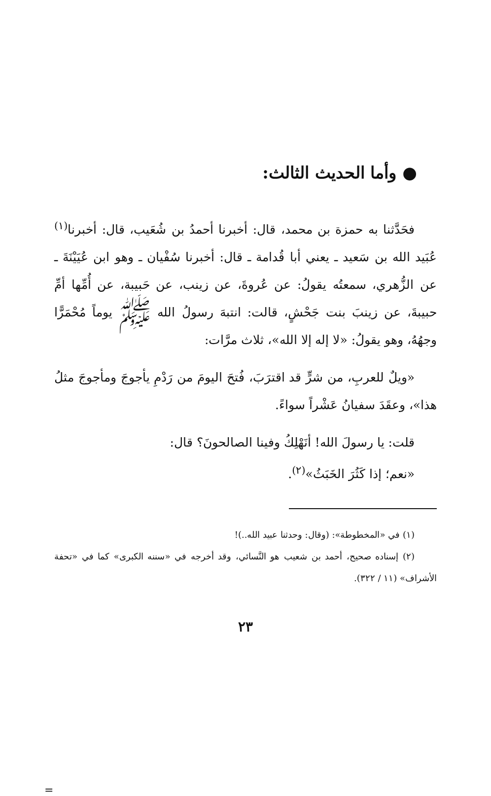● وأما الحديث الثالث:
فحَدَّثنا به حمزة بن محمد، قال: أخبرنا أحمدُ بن شُعَيب، قال: أخبرنا<sup>(١)</sup> عُبَيد الله بن سَعيد ـ يعني أبا قُدامة ـ قال: أخبرنا سُفْيان ـ وهو ابن عُيَيْنَةَ ـ عن الزُّهري، سمعتُه يقولُ: عن عُروةَ، عن زينب، عن حَبيبة، عن أُمِّها أمِّ حبيبةَ، عن زينبَ بنت جَحْشٍ، قالت: انتبهَ رسولُ الله ﷺ يوماً مُحْمَرًّا وجهُهُ، وهو يقولُ: «لا إله إلا الله»، ثلاث مرَّات:
«ويلٌ للعربِ، من شرٍّ قد اقترَبَ، فُتحَ اليومَ من رَدْمِ يأجوجَ ومأجوجَ مثلُ هذا»، وعقَدَ سفيانُ عَشْراً سواءً.
قلت: يا رسولَ الله! أنَهْلِكُ وفينا الصالحونَ؟ قال:
«نعم؛ إذا كَثُرَ الخَبَثُ»<sup>(٢)</sup>.
(١) في «المخطوطة»: (وقال: وحدثنا عبيد الله..)!
(٢) إسناده صحيح، أحمد بن شعيب هو النَّسائي، وقد أخرجه في «سننه الكبرى» كما في «تحفة الأشراف» (١١ / ٣٢٢).
٢٣
=